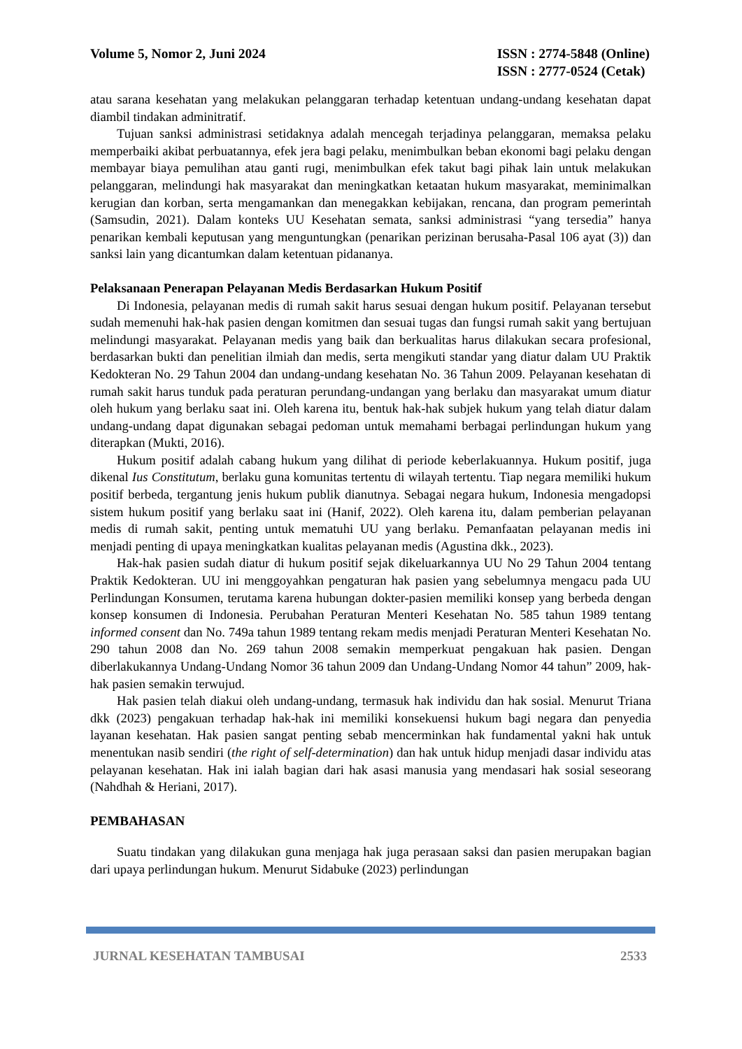Volume 5, Nomor 2, Juni 2024 ISSN : 2774-5848 (Online)
ISSN : 2777-0524 (Cetak)
atau sarana kesehatan yang melakukan pelanggaran terhadap ketentuan undang-undang kesehatan dapat diambil tindakan adminitratif.
Tujuan sanksi administrasi setidaknya adalah mencegah terjadinya pelanggaran, memaksa pelaku memperbaiki akibat perbuatannya, efek jera bagi pelaku, menimbulkan beban ekonomi bagi pelaku dengan membayar biaya pemulihan atau ganti rugi, menimbulkan efek takut bagi pihak lain untuk melakukan pelanggaran, melindungi hak masyarakat dan meningkatkan ketaatan hukum masyarakat, meminimalkan kerugian dan korban, serta mengamankan dan menegakkan kebijakan, rencana, dan program pemerintah (Samsudin, 2021). Dalam konteks UU Kesehatan semata, sanksi administrasi “yang tersedia” hanya penarikan kembali keputusan yang menguntungkan (penarikan perizinan berusaha-Pasal 106 ayat (3)) dan sanksi lain yang dicantumkan dalam ketentuan pidananya.
Pelaksanaan Penerapan Pelayanan Medis Berdasarkan Hukum Positif
Di Indonesia, pelayanan medis di rumah sakit harus sesuai dengan hukum positif. Pelayanan tersebut sudah memenuhi hak-hak pasien dengan komitmen dan sesuai tugas dan fungsi rumah sakit yang bertujuan melindungi masyarakat. Pelayanan medis yang baik dan berkualitas harus dilakukan secara profesional, berdasarkan bukti dan penelitian ilmiah dan medis, serta mengikuti standar yang diatur dalam UU Praktik Kedokteran No. 29 Tahun 2004 dan undang-undang kesehatan No. 36 Tahun 2009. Pelayanan kesehatan di rumah sakit harus tunduk pada peraturan perundang-undangan yang berlaku dan masyarakat umum diatur oleh hukum yang berlaku saat ini. Oleh karena itu, bentuk hak-hak subjek hukum yang telah diatur dalam undang-undang dapat digunakan sebagai pedoman untuk memahami berbagai perlindungan hukum yang diterapkan (Mukti, 2016).
Hukum positif adalah cabang hukum yang dilihat di periode keberlakuannya. Hukum positif, juga dikenal Ius Constitutum, berlaku guna komunitas tertentu di wilayah tertentu. Tiap negara memiliki hukum positif berbeda, tergantung jenis hukum publik dianutnya. Sebagai negara hukum, Indonesia mengadopsi sistem hukum positif yang berlaku saat ini (Hanif, 2022). Oleh karena itu, dalam pemberian pelayanan medis di rumah sakit, penting untuk mematuhi UU yang berlaku. Pemanfaatan pelayanan medis ini menjadi penting di upaya meningkatkan kualitas pelayanan medis (Agustina dkk., 2023).
Hak-hak pasien sudah diatur di hukum positif sejak dikeluarkannya UU No 29 Tahun 2004 tentang Praktik Kedokteran. UU ini menggoyahkan pengaturan hak pasien yang sebelumnya mengacu pada UU Perlindungan Konsumen, terutama karena hubungan dokter-pasien memiliki konsep yang berbeda dengan konsep konsumen di Indonesia. Perubahan Peraturan Menteri Kesehatan No. 585 tahun 1989 tentang informed consent dan No. 749a tahun 1989 tentang rekam medis menjadi Peraturan Menteri Kesehatan No. 290 tahun 2008 dan No. 269 tahun 2008 semakin memperkuat pengakuan hak pasien. Dengan diberlakukannya Undang-Undang Nomor 36 tahun 2009 dan Undang-Undang Nomor 44 tahun” 2009, hak-hak pasien semakin terwujud.
Hak pasien telah diakui oleh undang-undang, termasuk hak individu dan hak sosial. Menurut Triana dkk (2023) pengakuan terhadap hak-hak ini memiliki konsekuensi hukum bagi negara dan penyedia layanan kesehatan. Hak pasien sangat penting sebab mencerminkan hak fundamental yakni hak untuk menentukan nasib sendiri (the right of self-determination) dan hak untuk hidup menjadi dasar individu atas pelayanan kesehatan. Hak ini ialah bagian dari hak asasi manusia yang mendasari hak sosial seseorang (Nahdhah & Heriani, 2017).
PEMBAHASAN
Suatu tindakan yang dilakukan guna menjaga hak juga perasaan saksi dan pasien merupakan bagian dari upaya perlindungan hukum. Menurut Sidabuke (2023) perlindungan
JURNAL KESEHATAN TAMBUSAI 2533